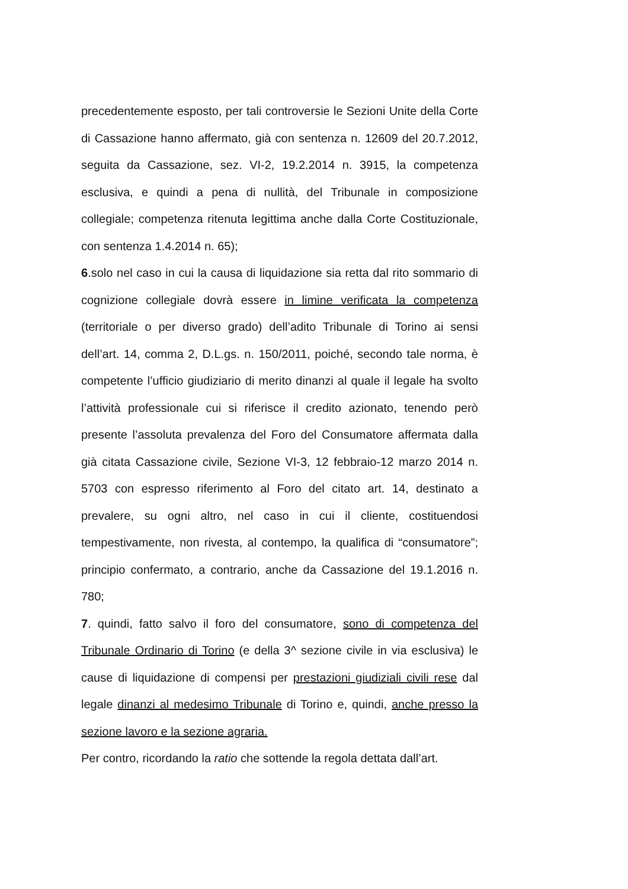precedentemente esposto, per tali controversie le Sezioni Unite della Corte di Cassazione hanno affermato, già con sentenza n. 12609 del 20.7.2012, seguita da Cassazione, sez. VI-2, 19.2.2014 n. 3915, la competenza esclusiva, e quindi a pena di nullità, del Tribunale in composizione collegiale; competenza ritenuta legittima anche dalla Corte Costituzionale, con sentenza 1.4.2014 n. 65);
6.solo nel caso in cui la causa di liquidazione sia retta dal rito sommario di cognizione collegiale dovrà essere in limine verificata la competenza (territoriale o per diverso grado) dell’adito Tribunale di Torino ai sensi dell’art. 14, comma 2, D.L.gs. n. 150/2011, poiché, secondo tale norma, è competente l’ufficio giudiziario di merito dinanzi al quale il legale ha svolto l’attività professionale cui si riferisce il credito azionato, tenendo però presente l’assoluta prevalenza del Foro del Consumatore affermata dalla già citata Cassazione civile, Sezione VI-3, 12 febbraio-12 marzo 2014 n. 5703 con espresso riferimento al Foro del citato art. 14, destinato a prevalere, su ogni altro, nel caso in cui il cliente, costituendosi tempestivamente, non rivesta, al contempo, la qualifica di “consumatore”; principio confermato, a contrario, anche da Cassazione del 19.1.2016 n. 780;
7. quindi, fatto salvo il foro del consumatore, sono di competenza del Tribunale Ordinario di Torino (e della 3^ sezione civile in via esclusiva) le cause di liquidazione di compensi per prestazioni giudiziali civili rese dal legale dinanzi al medesimo Tribunale di Torino e, quindi, anche presso la sezione lavoro e la sezione agraria.
Per contro, ricordando la ratio che sottende la regola dettata dall’art.